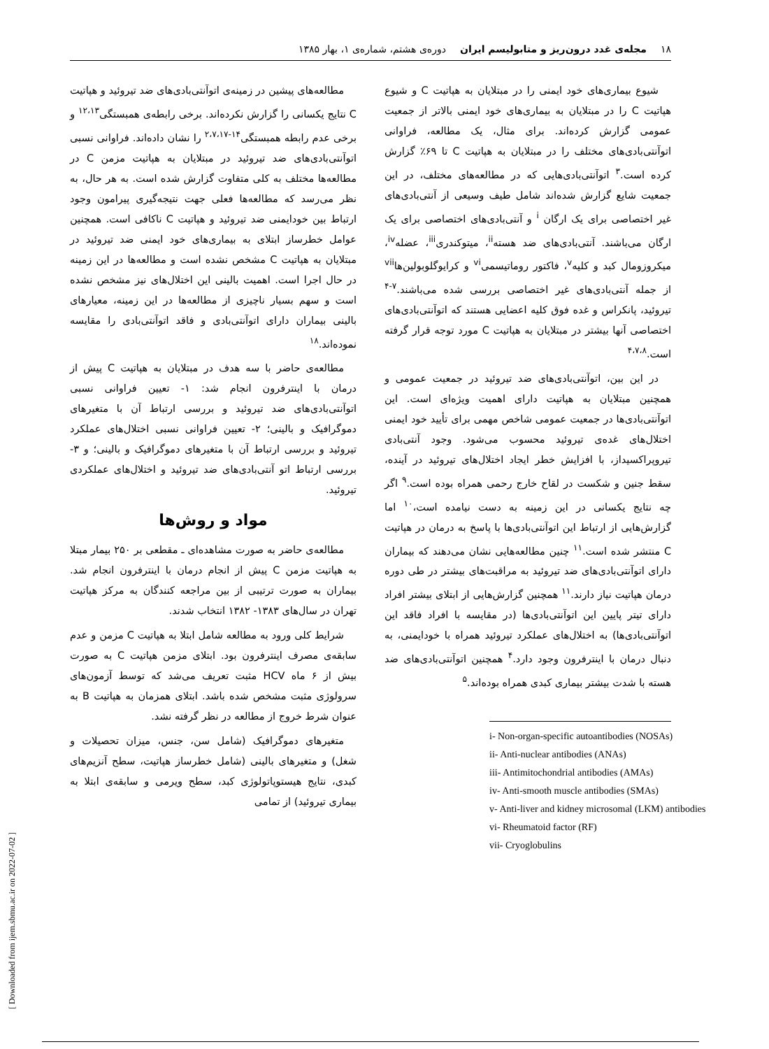۱۸ مجله‌ی غدد درون‌ریز و متابولیسم ایران دوره‌ی هشتم، شماره‌ی ۱، بهار ۱۳۸۵
شیوع بیماری‌های خود ایمنی را در مبتلایان به هپاتیت C و شیوع هپاتیت C را در مبتلایان به بیماری‌های خود ایمنی بالاتر از جمعیت عمومی گزارش کرده‌اند. برای مثال، یک مطالعه، فراوانی اتوآنتی‌بادی‌های مختلف را در مبتلایان به هپاتیت C تا ۶۹٪ گزارش کرده است.<sup>۳</sup> اتوآنتی‌بادی‌هایی که در مطالعه‌های مختلف، در این جمعیت شایع گزارش شده‌اند شامل طیف وسیعی از آنتی‌بادی‌های غیر اختصاصی برای یک ارگان <sup>i</sup> و آنتی‌بادی‌های اختصاصی برای یک ارگان می‌باشند. آنتی‌بادی‌های ضد هسته<sup>ii</sup>، میتوکندری<sup>iii</sup>، عضله<sup>iv</sup>، میکروزومال کبد و کلیه<sup>v</sup>، فاکتور روماتیسمی<sup>vi</sup> و کرایوگلوبولین‌ها<sup>vii</sup> از جمله آنتی‌بادی‌های غیر اختصاصی بررسی شده می‌باشند.<sup>۷-۴</sup> تیروئید، پانکراس و غده فوق کلیه اعضایی هستند که اتوآنتی‌بادی‌های اختصاصی آنها بیشتر در مبتلایان به هپاتیت C مورد توجه قرار گرفته است.<sup>۴،۷،۸</sup>
در این بین، اتوآنتی‌بادی‌های ضد تیروئید در جمعیت عمومی و همچنین مبتلایان به هپاتیت دارای اهمیت ویژه‌ای است. این اتوآنتی‌بادی‌ها در جمعیت عمومی شاخص مهمی برای تأیید خود ایمنی اختلال‌های غده‌ی تیروئید محسوب می‌شود. وجود آنتی‌بادی تیروپراکسیداز، با افزایش خطر ایجاد اختلال‌های تیروئید در آینده، سقط جنین و شکست در لقاح خارج رحمی همراه بوده است.<sup>۹</sup> اگر چه نتایج یکسانی در این زمینه به دست نیامده است،<sup>۱۰</sup> اما گزارش‌هایی از ارتباط این اتوآنتی‌بادی‌ها با پاسخ به درمان در هپاتیت C منتشر شده است.<sup>۱۱</sup> چنین مطالعه‌هایی نشان می‌دهند که بیماران دارای اتوآنتی‌بادی‌های ضد تیروئید به مراقبت‌های بیشتر در طی دوره درمان هپاتیت نیاز دارند.<sup>۱۱</sup> همچنین گزارش‌هایی از ابتلای بیشتر افراد دارای تیتر پایین این اتوآنتی‌بادی‌ها (در مقایسه با افراد فاقد این اتوآنتی‌بادی‌ها) به اختلال‌های عملکرد تیروئید همراه با خودایمنی، به دنبال درمان با اینترفرون وجود دارد.<sup>۴</sup> همچنین اتوآنتی‌بادی‌های ضد هسته با شدت بیشتر بیماری کبدی همراه بوده‌اند.<sup>۵</sup>
i- Non-organ-specific autoantibodies (NOSAs)
ii- Anti-nuclear antibodies (ANAs)
iii- Antimitochondrial antibodies (AMAs)
iv- Anti-smooth muscle antibodies (SMAs)
v- Anti-liver and kidney microsomal (LKM) antibodies
vi- Rheumatoid factor (RF)
vii- Cryoglobulins
مطالعه‌های پیشین در زمینه‌ی اتوآنتی‌بادی‌های ضد تیروئید و هپاتیت C نتایج یکسانی را گزارش نکرده‌اند. برخی رابطه‌ی همبستگی<sup>۱۲،۱۳</sup> و برخی عدم رابطه همبستگی<sup>۱۴-۲،۷،۱۷</sup> را نشان داده‌اند. فراوانی نسبی اتوآنتی‌بادی‌های ضد تیروئید در مبتلایان به هپاتیت مزمن C در مطالعه‌ها مختلف به کلی متفاوت گزارش شده است. به هر حال، به نظر می‌رسد که مطالعه‌ها فعلی جهت نتیجه‌گیری پیرامون وجود ارتباط بین خودایمنی ضد تیروئید و هپاتیت C ناکافی است. همچنین عوامل خطرساز ابتلای به بیماری‌های خود ایمنی ضد تیروئید در مبتلایان به هپاتیت C مشخص نشده است و مطالعه‌ها در این زمینه در حال اجرا است. اهمیت بالینی این اختلال‌های نیز مشخص نشده است و سهم بسیار ناچیزی از مطالعه‌ها در این زمینه، معیارهای بالینی بیماران دارای اتوآنتی‌بادی و فاقد اتوآنتی‌بادی را مقایسه نموده‌اند.<sup>۱۸</sup>
مطالعه‌ی حاضر با سه هدف در مبتلایان به هپاتیت C پیش از درمان با اینترفرون انجام شد: ۱- تعیین فراوانی نسبی اتوآنتی‌بادی‌های ضد تیروئید و بررسی ارتباط آن با متغیرهای دموگرافیک و بالینی؛ ۲- تعیین فراوانی نسبی اختلال‌های عملکرد تیروئید و بررسی ارتباط آن با متغیرهای دموگرافیک و بالینی؛ و ۳- بررسی ارتباط اتو آنتی‌بادی‌های ضد تیروئید و اختلال‌های عملکردی تیروئید.
مواد و روش‌ها
مطالعه‌ی حاضر به صورت مشاهده‌ای ـ مقطعی بر ۲۵۰ بیمار مبتلا به هپاتیت مزمن C پیش از انجام درمان با اینترفرون انجام شد. بیماران به صورت ترتیبی از بین مراجعه کنندگان به مرکز هپاتیت تهران در سال‌های ۱۳۸۳- ۱۳۸۲ انتخاب شدند.
شرایط کلی ورود به مطالعه شامل ابتلا به هپاتیت C مزمن و عدم سابقه‌ی مصرف اینترفرون بود. ابتلای مزمن هپاتیت C به صورت بیش از ۶ ماه HCV مثبت تعریف می‌شد که توسط آزمون‌های سرولوژی مثبت مشخص شده باشد. ابتلای همزمان به هپاتیت B به عنوان شرط خروج از مطالعه در نظر گرفته نشد.
متغیرهای دموگرافیک (شامل سن، جنس، میزان تحصیلات و شغل) و متغیرهای بالینی (شامل خطرساز هپاتیت، سطح آنزیم‌های کبدی، نتایج هیستوپاتولوژی کبد، سطح ویرمی و سابقه‌ی ابتلا به بیماری تیروئید) از تمامی
[ Downloaded from ijem.sbmu.ac.ir on 2022-07-02 ]